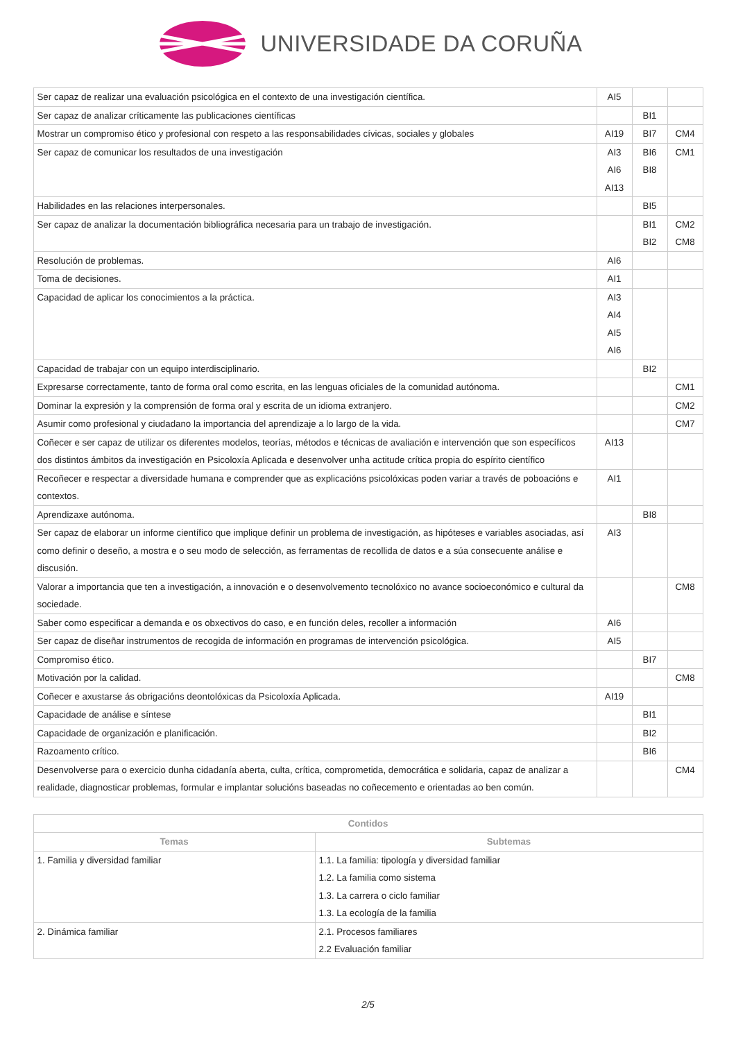UNIVERSIDADE DA CORUÑA
| Ser capaz de realizar una evaluación psicológica en el contexto de una investigación científica. | AI5 | | |
| Ser capaz de analizar críticamente las publicaciones científicas | | BI1 | |
| Mostrar un compromiso ético y profesional con respeto a las responsabilidades cívicas, sociales y globales | AI19 | BI7 | CM4 |
| Ser capaz de comunicar los resultados de una investigación | AI3 AI6 AI13 | BI6 BI8 | CM1 |
| Habilidades en las relaciones interpersonales. | | BI5 | |
| Ser capaz de analizar la documentación bibliográfica necesaria para un trabajo de investigación. | | BI1 BI2 | CM2 CM8 |
| Resolución de problemas. | AI6 | | |
| Toma de decisiones. | AI1 | | |
| Capacidad de aplicar los conocimientos a la práctica. | AI3 AI4 AI5 AI6 | | |
| Capacidad de trabajar con un equipo interdisciplinario. | | BI2 | |
| Expresarse correctamente, tanto de forma oral como escrita, en las lenguas oficiales de la comunidad autónoma. | | | CM1 |
| Dominar la expresión y la comprensión de forma oral y escrita de un idioma extranjero. | | | CM2 |
| Asumir como profesional y ciudadano la importancia del aprendizaje a lo largo de la vida. | | | CM7 |
| Coñecer e ser capaz de utilizar os diferentes modelos, teorías, métodos e técnicas de avaliación e intervención que son específicos dos distintos ámbitos da investigación en Psicoloxía Aplicada e desenvolver unha actitude crítica propia do espírito científico | AI13 | | |
| Recoñecer e respectar a diversidade humana e comprender que as explicacións psicolóxicas poden variar a través de poboacións e contextos. | AI1 | | |
| Aprendizaxe autónoma. | | BI8 | |
| Ser capaz de elaborar un informe científico que implique definir un problema de investigación, as hipóteses e variables asociadas, así como definir o deseño, a mostra e o seu modo de selección, as ferramentas de recollida de datos e a súa consecuente análise e discusión. | AI3 | | |
| Valorar a importancia que ten a investigación, a innovación e o desenvolvemento tecnolóxico no avance socioeconómico e cultural da sociedade. | | | CM8 |
| Saber como especificar a demanda e os obxectivos do caso, e en función deles, recoller a información | AI6 | | |
| Ser capaz de diseñar instrumentos de recogida de información en programas de intervención psicológica. | AI5 | | |
| Compromiso ético. | | BI7 | |
| Motivación por la calidad. | | | CM8 |
| Coñecer e axustarse ás obrigacións deontolóxicas da Psicoloxía Aplicada. | AI19 | | |
| Capacidade de análise e síntese | | BI1 | |
| Capacidade de organización e planificación. | | BI2 | |
| Razoamento crítico. | | BI6 | |
| Desenvolverse para o exercicio dunha cidadanía aberta, culta, crítica, comprometida, democrática e solidaria, capaz de analizar a realidade, diagnosticar problemas, formular e implantar solucións baseadas no coñecemento e orientadas ao ben común. | | | CM4 |
| Contidos | |
| --- | --- |
| Temas | Subtemas |
| 1. Familia y diversidad familiar | 1.1. La familia: tipología y diversidad familiar 1.2. La familia como sistema 1.3. La carrera o ciclo familiar 1.3. La ecología de la familia |
| 2. Dinámica familiar | 2.1. Procesos familiares 2.2 Evaluación familiar |
2/5